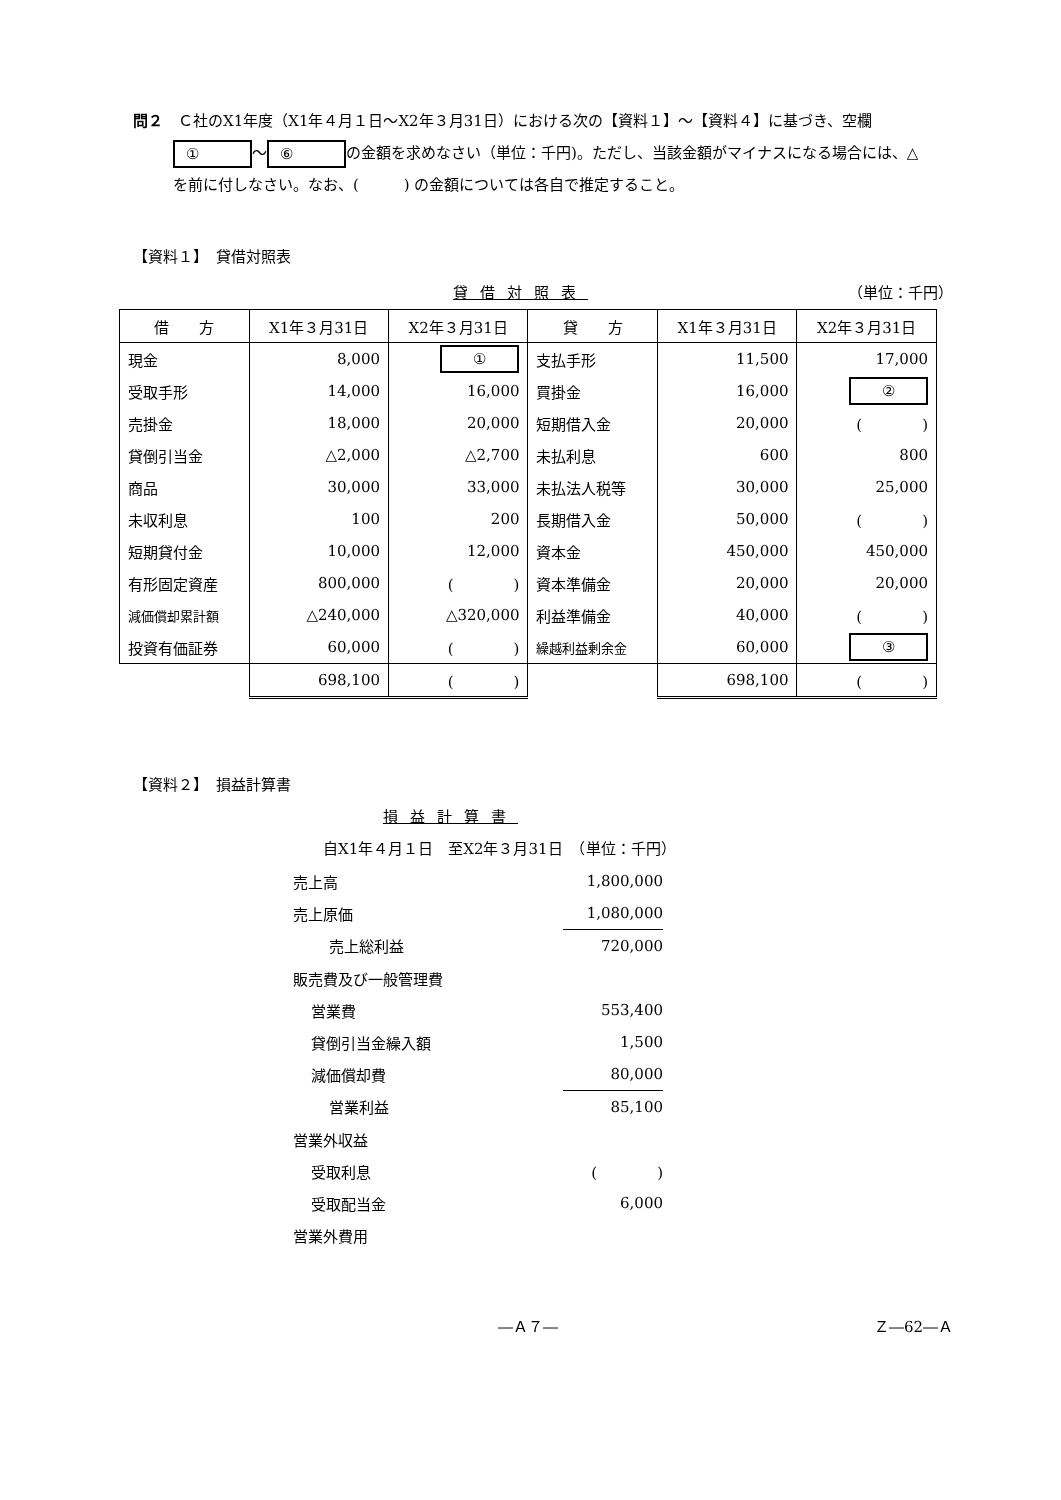問２　Ｃ社のX1年度（X1年４月１日～X2年３月31日）における次の【資料１】～【資料４】に基づき、空欄 ① ～ ⑥ の金額を求めなさい（単位：千円)。ただし、当該金額がマイナスになる場合には、△を前に付しなさい。なお、(　　　) の金額については各自で推定すること。
【資料１】　貸借対照表
貸借対照表 （単位：千円）
| 借 方 | X1年３月31日 | X2年３月31日 | 貸 方 | X1年３月31日 | X2年３月31日 |
| --- | --- | --- | --- | --- | --- |
| 現金 | 8,000 | ① | 支払手形 | 11,500 | 17,000 |
| 受取手形 | 14,000 | 16,000 | 買掛金 | 16,000 | ② |
| 売掛金 | 18,000 | 20,000 | 短期借入金 | 20,000 | ( ) |
| 貸倒引当金 | △2,000 | △2,700 | 未払利息 | 600 | 800 |
| 商品 | 30,000 | 33,000 | 未払法人税等 | 30,000 | 25,000 |
| 未収利息 | 100 | 200 | 長期借入金 | 50,000 | ( ) |
| 短期貸付金 | 10,000 | 12,000 | 資本金 | 450,000 | 450,000 |
| 有形固定資産 | 800,000 | ( ) | 資本準備金 | 20,000 | 20,000 |
| 減価償却累計額 | △240,000 | △320,000 | 利益準備金 | 40,000 | ( ) |
| 投資有価証券 | 60,000 | ( ) | 繰越利益剰余金 | 60,000 | ③ |
| | 698,100 | ( ) | | 698,100 | ( ) |
【資料２】　損益計算書
損益計算書
自X1年４月１日　至X2年３月31日　（単位：千円）
| 売上高 | 1,800,000 |
| 売上原価 | 1,080,000 |
| 売上総利益 | 720,000 |
| 販売費及び一般管理費 | |
| 営業費 | 553,400 |
| 貸倒引当金繰入額 | 1,500 |
| 減価償却費 | 80,000 |
| 営業利益 | 85,100 |
| 営業外収益 | |
| 受取利息 | ( ) |
| 受取配当金 | 6,000 |
| 営業外費用 | |
―Ａ７― Ｚ―62―Ａ